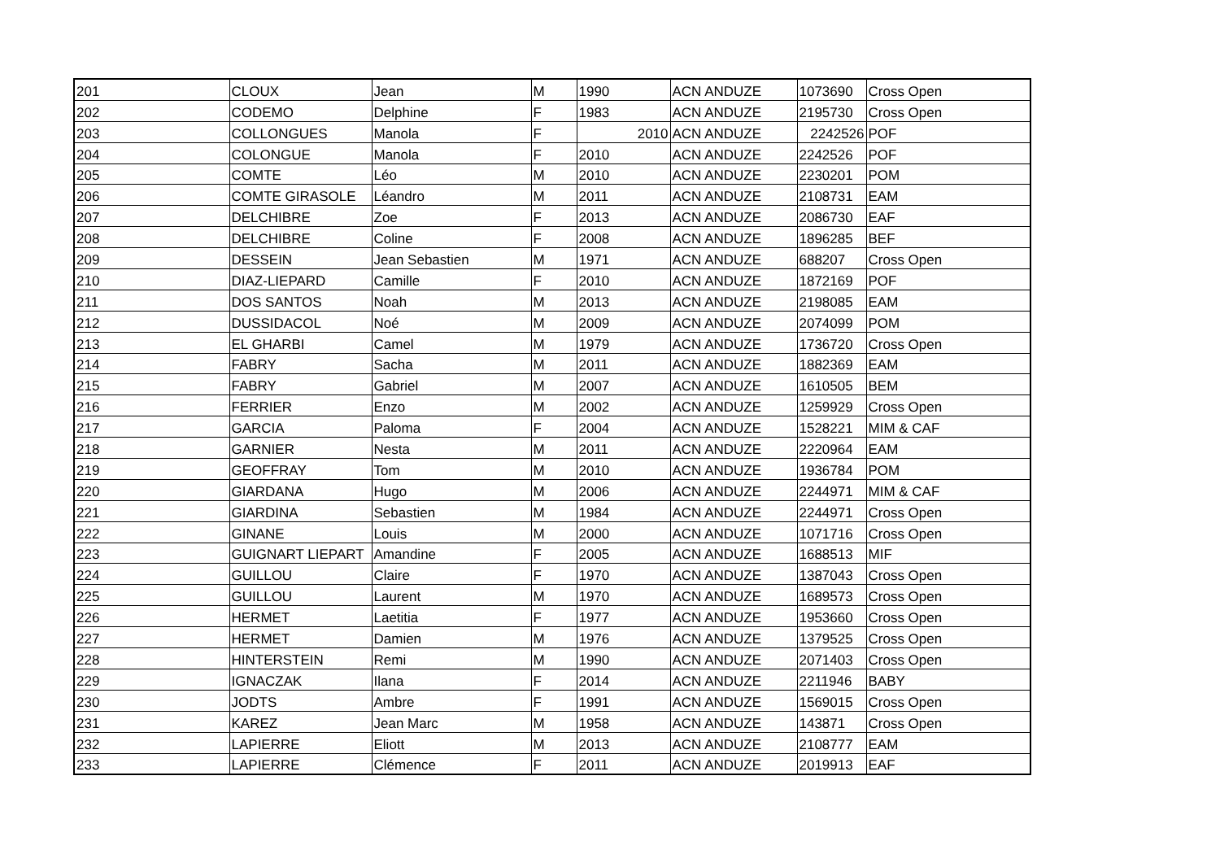| 201 | CLOUX | Jean | M | 1990 | ACN ANDUZE | 1073690 | Cross Open |
| 202 | CODEMO | Delphine | F | 1983 | ACN ANDUZE | 2195730 | Cross Open |
| 203 | COLLONGUES | Manola | F | 2010 | ACN ANDUZE | 2242526 | POF |
| 204 | COLONGUE | Manola | F | 2010 | ACN ANDUZE | 2242526 | POF |
| 205 | COMTE | Léo | M | 2010 | ACN ANDUZE | 2230201 | POM |
| 206 | COMTE GIRASOLE | Léandro | M | 2011 | ACN ANDUZE | 2108731 | EAM |
| 207 | DELCHIBRE | Zoe | F | 2013 | ACN ANDUZE | 2086730 | EAF |
| 208 | DELCHIBRE | Coline | F | 2008 | ACN ANDUZE | 1896285 | BEF |
| 209 | DESSEIN | Jean Sebastien | M | 1971 | ACN ANDUZE | 688207 | Cross Open |
| 210 | DIAZ-LIEPARD | Camille | F | 2010 | ACN ANDUZE | 1872169 | POF |
| 211 | DOS SANTOS | Noah | M | 2013 | ACN ANDUZE | 2198085 | EAM |
| 212 | DUSSIDACOL | Noé | M | 2009 | ACN ANDUZE | 2074099 | POM |
| 213 | EL GHARBI | Camel | M | 1979 | ACN ANDUZE | 1736720 | Cross Open |
| 214 | FABRY | Sacha | M | 2011 | ACN ANDUZE | 1882369 | EAM |
| 215 | FABRY | Gabriel | M | 2007 | ACN ANDUZE | 1610505 | BEM |
| 216 | FERRIER | Enzo | M | 2002 | ACN ANDUZE | 1259929 | Cross Open |
| 217 | GARCIA | Paloma | F | 2004 | ACN ANDUZE | 1528221 | MIM & CAF |
| 218 | GARNIER | Nesta | M | 2011 | ACN ANDUZE | 2220964 | EAM |
| 219 | GEOFFRAY | Tom | M | 2010 | ACN ANDUZE | 1936784 | POM |
| 220 | GIARDANA | Hugo | M | 2006 | ACN ANDUZE | 2244971 | MIM & CAF |
| 221 | GIARDINA | Sebastien | M | 1984 | ACN ANDUZE | 2244971 | Cross Open |
| 222 | GINANE | Louis | M | 2000 | ACN ANDUZE | 1071716 | Cross Open |
| 223 | GUIGNART LIEPART | Amandine | F | 2005 | ACN ANDUZE | 1688513 | MIF |
| 224 | GUILLOU | Claire | F | 1970 | ACN ANDUZE | 1387043 | Cross Open |
| 225 | GUILLOU | Laurent | M | 1970 | ACN ANDUZE | 1689573 | Cross Open |
| 226 | HERMET | Laetitia | F | 1977 | ACN ANDUZE | 1953660 | Cross Open |
| 227 | HERMET | Damien | M | 1976 | ACN ANDUZE | 1379525 | Cross Open |
| 228 | HINTERSTEIN | Remi | M | 1990 | ACN ANDUZE | 2071403 | Cross Open |
| 229 | IGNACZAK | Ilana | F | 2014 | ACN ANDUZE | 2211946 | BABY |
| 230 | JODTS | Ambre | F | 1991 | ACN ANDUZE | 1569015 | Cross Open |
| 231 | KAREZ | Jean Marc | M | 1958 | ACN ANDUZE | 143871 | Cross Open |
| 232 | LAPIERRE | Eliott | M | 2013 | ACN ANDUZE | 2108777 | EAM |
| 233 | LAPIERRE | Clémence | F | 2011 | ACN ANDUZE | 2019913 | EAF |